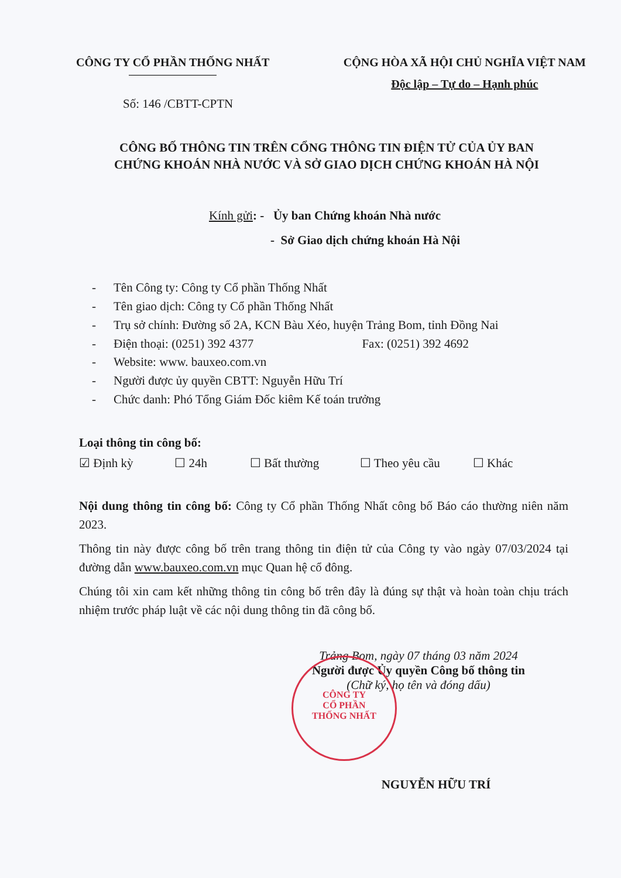CÔNG TY CỔ PHẦN THỐNG NHẤT CỘNG HÒA XÃ HỘI CHỦ NGHĨA VIỆT NAM
Độc lập – Tự do – Hạnh phúc
Số: 146 /CBTT-CPTN
CÔNG BỐ THÔNG TIN TRÊN CỔNG THÔNG TIN ĐIỆN TỬ CỦA ỦY BAN
CHỨNG KHOÁN NHÀ NƯỚC VÀ SỞ GIAO DỊCH CHỨNG KHOÁN HÀ NỘI
Kính gửi: - Ủy ban Chứng khoán Nhà nước
- Sở Giao dịch chứng khoán Hà Nội
- Tên Công ty: Công ty Cổ phần Thống Nhất
- Tên giao dịch: Công ty Cổ phần Thống Nhất
- Trụ sở chính: Đường số 2A, KCN Bàu Xéo, huyện Trảng Bom, tỉnh Đồng Nai
- Điện thoại: (0251) 392 4377 Fax: (0251) 392 4692
- Website: www. bauxeo.com.vn
- Người được ủy quyền CBTT: Nguyễn Hữu Trí
- Chức danh: Phó Tổng Giám Đốc kiêm Kế toán trưởng
Loại thông tin công bố:
☑ Định kỳ ☐ 24h ☐ Bất thường ☐ Theo yêu cầu ☐ Khác
Nội dung thông tin công bố: Công ty Cổ phần Thống Nhất công bố Báo cáo thường niên năm 2023.
Thông tin này được công bố trên trang thông tin điện tử của Công ty vào ngày 07/03/2024 tại đường dẫn www.bauxeo.com.vn mục Quan hệ cổ đông.
Chúng tôi xin cam kết những thông tin công bố trên đây là đúng sự thật và hoàn toàn chịu trách nhiệm trước pháp luật về các nội dung thông tin đã công bố.
Trảng Bom, ngày 07 tháng 03 năm 2024
Người được Ủy quyền Công bố thông tin
(Chữ ký, họ tên và đóng dấu)
NGUYỄN HỮU TRÍ
CÔNG TY
CỔ PHẦN
THỐNG NHẤT